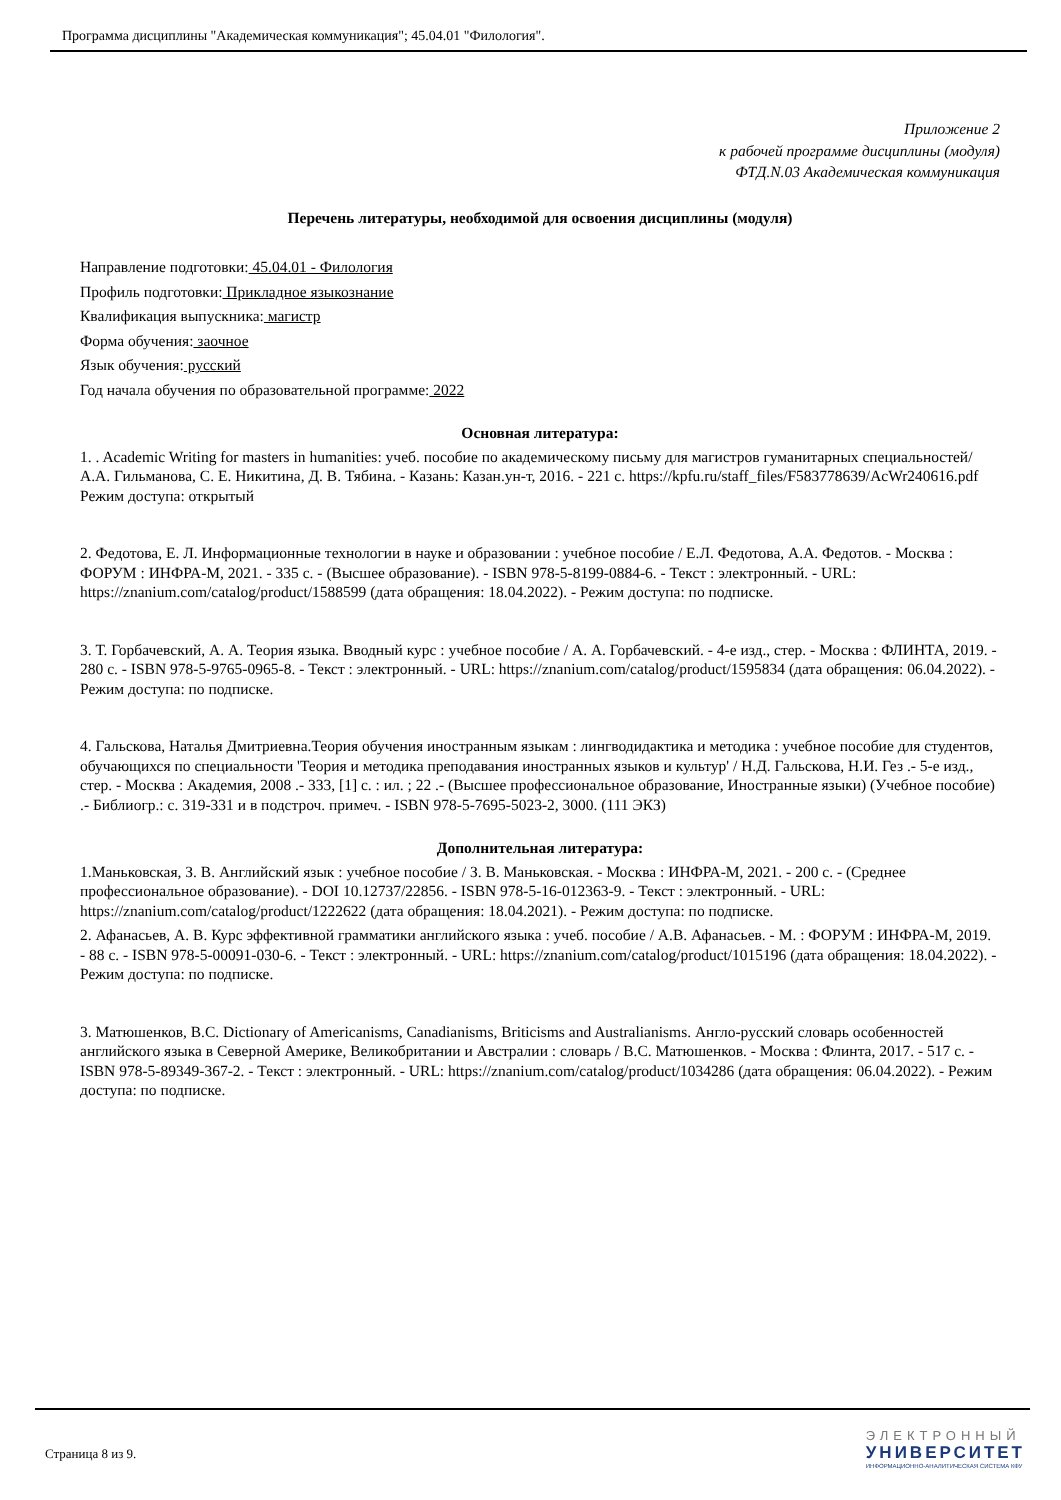Программа дисциплины "Академическая коммуникация"; 45.04.01 "Филология".
Приложение 2
к рабочей программе дисциплины (модуля)
ФТД.N.03 Академическая коммуникация
Перечень литературы, необходимой для освоения дисциплины (модуля)
Направление подготовки: 45.04.01 - Филология
Профиль подготовки: Прикладное языкознание
Квалификация выпускника: магистр
Форма обучения: заочное
Язык обучения: русский
Год начала обучения по образовательной программе: 2022
Основная литература:
1. . Academic Writing for masters in humanities: учеб. пособие по академическому письму для магистров гуманитарных специальностей/ А.А. Гильманова, С. Е. Никитина, Д. В. Тябина. - Казань: Казан.ун-т, 2016. - 221 с. https://kpfu.ru/staff_files/F583778639/AcWr240616.pdf Режим доступа: открытый
2. Федотова, Е. Л. Информационные технологии в науке и образовании : учебное пособие / Е.Л. Федотова, А.А. Федотов. - Москва : ФОРУМ : ИНФРА-М, 2021. - 335 с. - (Высшее образование). - ISBN 978-5-8199-0884-6. - Текст : электронный. - URL: https://znanium.com/catalog/product/1588599 (дата обращения: 18.04.2022). - Режим доступа: по подписке.
3. Т. Горбачевский, А. А. Теория языка. Вводный курс : учебное пособие / А. А. Горбачевский. - 4-е изд., стер. - Москва : ФЛИНТА, 2019. - 280 с. - ISBN 978-5-9765-0965-8. - Текст : электронный. - URL: https://znanium.com/catalog/product/1595834 (дата обращения: 06.04.2022). - Режим доступа: по подписке.
4. Гальскова, Наталья Дмитриевна.Теория обучения иностранным языкам : лингводидактика и методика : учебное пособие для студентов, обучающихся по специальности 'Теория и методика преподавания иностранных языков и культур' / Н.Д. Гальскова, Н.И. Гез .- 5-е изд., стер. - Москва : Академия, 2008 .- 333, [1] с. : ил. ; 22 .- (Высшее профессиональное образование, Иностранные языки) (Учебное пособие) .- Библиогр.: с. 319-331 и в подстроч. примеч. - ISBN 978-5-7695-5023-2, 3000. (111 ЭКЗ)
Дополнительная литература:
1.Маньковская, З. В. Английский язык : учебное пособие / З. В. Маньковская. - Москва : ИНФРА-М, 2021. - 200 с. - (Среднее профессиональное образование). - DOI 10.12737/22856. - ISBN 978-5-16-012363-9. - Текст : электронный. - URL: https://znanium.com/catalog/product/1222622 (дата обращения: 18.04.2021). - Режим доступа: по подписке.
2. Афанасьев, А. В. Курс эффективной грамматики английского языка : учеб. пособие / А.В. Афанасьев. - М. : ФОРУМ : ИНФРА-М, 2019. - 88 с. - ISBN 978-5-00091-030-6. - Текст : электронный. - URL: https://znanium.com/catalog/product/1015196 (дата обращения: 18.04.2022). - Режим доступа: по подписке.
3. Матюшенков, В.С. Dictionary of Americanisms, Canadianisms, Briticisms and Australianisms. Англо-русский словарь особенностей английского языка в Северной Америке, Великобритании и Австралии : словарь / В.С. Матюшенков. - Москва : Флинта, 2017. - 517 с. - ISBN 978-5-89349-367-2. - Текст : электронный. - URL: https://znanium.com/catalog/product/1034286 (дата обращения: 06.04.2022). - Режим доступа: по подписке.
Страница 8 из 9.
ЭЛЕКТРОННЫЙ
УНИВЕРСИТЕТ
ИНФОРМАЦИОННО-АНАЛИТИЧЕСКАЯ СИСТЕМА КФУ